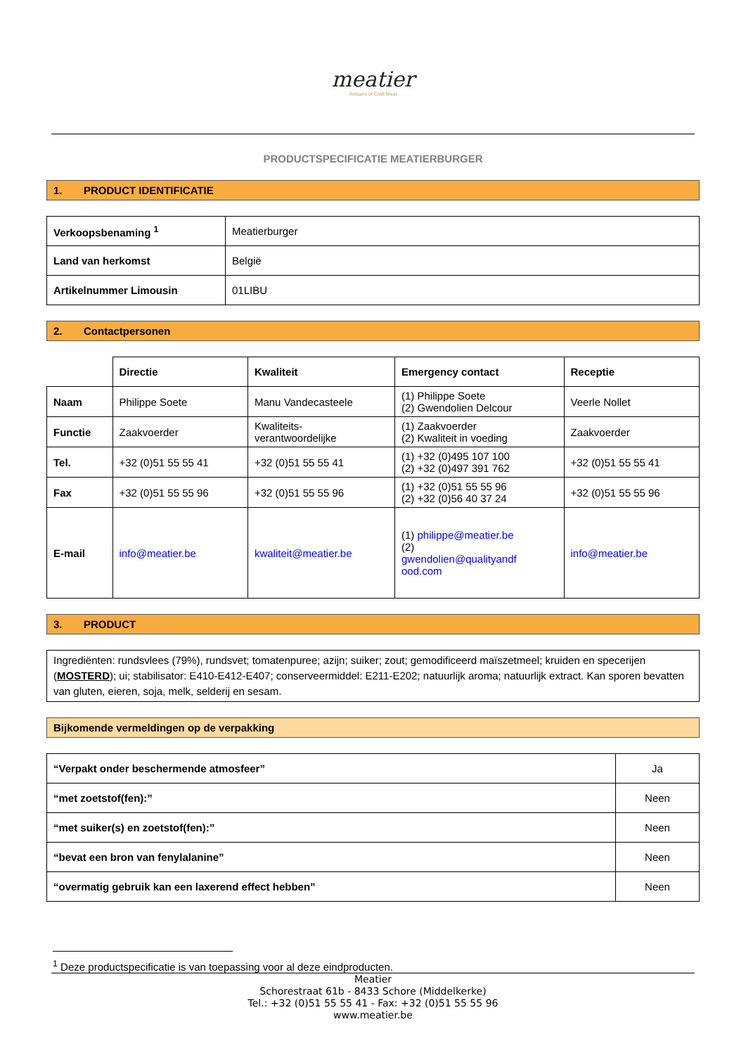meatier
Artisans of Craft Meat
PRODUCTSPECIFICATIE MEATIERBURGER
1. PRODUCT IDENTIFICATIE
| Verkoopsbenaming <sup>1</sup> | Meatierburger |
| Land van herkomst | België |
| Artikelnummer Limousin | 01LIBU |
2. Contactpersonen
| | Directie | Kwaliteit | Emergency contact | Receptie |
| Naam | Philippe Soete | Manu Vandecasteele | (1) Philippe Soete (2) Gwendolien Delcour | Veerle Nollet |
| Functie | Zaakvoerder | Kwaliteits- verantwoordelijke | (1) Zaakvoerder (2) Kwaliteit in voeding | Zaakvoerder |
| Tel. | +32 (0)51 55 55 41 | +32 (0)51 55 55 41 | (1) +32 (0)495 107 100 (2) +32 (0)497 391 762 | +32 (0)51 55 55 41 |
| Fax | +32 (0)51 55 55 96 | +32 (0)51 55 55 96 | (1) +32 (0)51 55 55 96 (2) +32 (0)56 40 37 24 | +32 (0)51 55 55 96 |
| E-mail | info@meatier.be | kwaliteit@meatier.be | (1) philippe@meatier.be (2) gwendolien@qualityandf ood.com | info@meatier.be |
3. PRODUCT
Ingrediënten: rundsvlees (79%), rundsvet; tomatenpuree; azijn; suiker; zout; gemodificeerd maïszetmeel; kruiden en specerijen (MOSTERD); ui; stabilisator: E410-E412-E407; conserveermiddel: E211-E202; natuurlijk aroma; natuurlijk extract. Kan sporen bevatten van gluten, eieren, soja, melk, selderij en sesam.
Bijkomende vermeldingen op de verpakking
| “Verpakt onder beschermende atmosfeer” | Ja |
| “met zoetstof(fen):” | Neen |
| “met suiker(s) en zoetstof(fen):” | Neen |
| “bevat een bron van fenylalanine” | Neen |
| “overmatig gebruik kan een laxerend effect hebben” | Neen |
<sup>1</sup> Deze productspecificatie is van toepassing voor al deze eindproducten.
Meatier
Schorestraat 61b - 8433 Schore (Middelkerke)
Tel.: +32 (0)51 55 55 41 - Fax: +32 (0)51 55 55 96
www.meatier.be